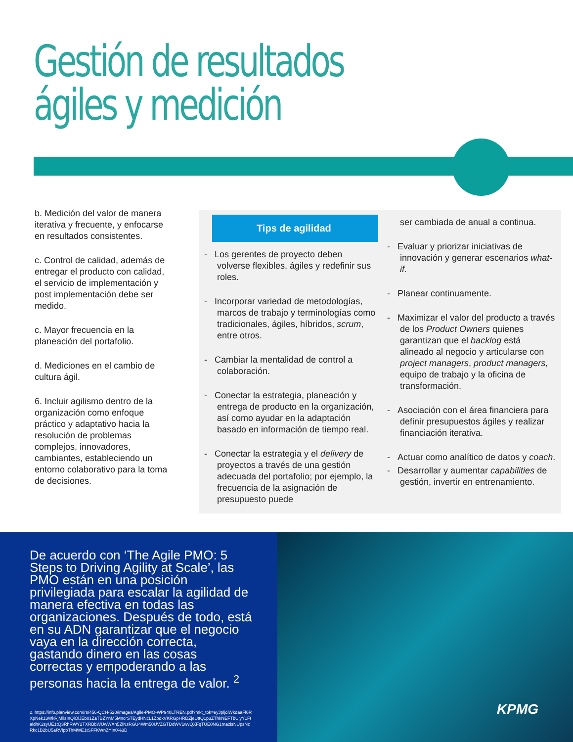Gestión de resultados
ágiles y medición
b. Medición del valor de manera iterativa y frecuente, y enfocarse en resultados consistentes.
c. Control de calidad, además de entregar el producto con calidad, el servicio de implementación y post implementación debe ser medido.
c. Mayor frecuencia en la planeación del portafolio.
d. Mediciones en el cambio de cultura ágil.
6. Incluir agilismo dentro de la organización como enfoque práctico y adaptativo hacia la resolución de problemas complejos, innovadores, cambiantes, estableciendo un entorno colaborativo para la toma de decisiones.
Tips de agilidad
- Los gerentes de proyecto deben volverse flexibles, ágiles y redefinir sus roles.
- Incorporar variedad de metodologías, marcos de trabajo y terminologías como tradicionales, ágiles, híbridos, scrum, entre otros.
- Cambiar la mentalidad de control a colaboración.
- Conectar la estrategia, planeación y entrega de producto en la organización, así como ayudar en la adaptación basado en información de tiempo real.
- Conectar la estrategia y el delivery de proyectos a través de una gestión adecuada del portafolio; por ejemplo, la frecuencia de la asignación de presupuesto puede
ser cambiada de anual a continua.
- Evaluar y priorizar iniciativas de innovación y generar escenarios what-if.
- Planear continuamente.
- Maximizar el valor del producto a través de los Product Owners quienes garantizan que el backlog está alineado al negocio y articularse con project managers, product managers, equipo de trabajo y la oficina de transformación.
- Asociación con el área financiera para definir presupuestos ágiles y realizar financiación iterativa.
- Actuar como analítico de datos y coach.
- Desarrollar y aumentar capabilities de gestión, invertir en entrenamiento.
De acuerdo con ‘The Agile PMO: 5 Steps to Driving Agility at Scale’, las PMO están en una posición privilegiada para escalar la agilidad de manera efectiva en todas las organizaciones. Después de todo, está en su ADN garantizar que el negocio vaya en la dirección correcta, gastando dinero en las cosas correctas y empoderando a las personas hacia la entrega de valor. <sup>2</sup>
2. https://info.planview.com/rs/456-QCH-520/images/Agile-PMO-WP940LTREN.pdf?mkt_tok=eyJpljoiWkdaaFl6RXpNek13WkRjMilsInQiOiJEb01ZaTBZYnM5MncrSTEydHNcL1ZpdkVKRGpHRDZjeUttQ1p3ZThkNEFTbUlyY1FtaldhK2syUE1tQ3RhRWY2TXRBbWUwWXh5ZlNzRGU4Wm50UVZGTDdWV1wvQXFqTUE0NG1mazlsNUpsNzRkc1B2bU5aRVlpbThMWE1tSFFKWnZYIn0%3D
KPMG